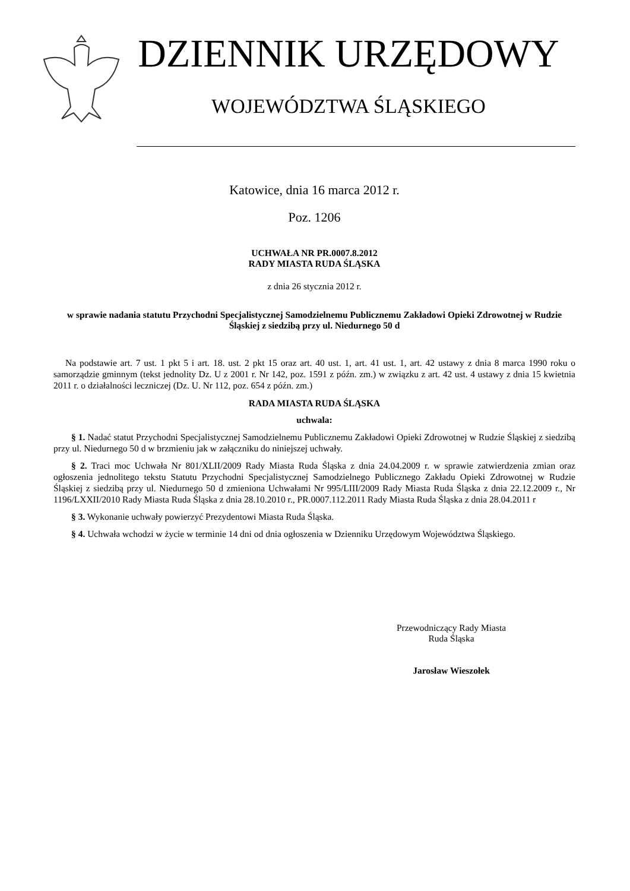DZIENNIK URZĘDOWY
WOJEWÓDZTWA ŚLĄSKIEGO
Katowice, dnia 16 marca 2012 r.
Poz. 1206
UCHWAŁA NR PR.0007.8.2012
RADY MIASTA RUDA ŚLĄSKA
z dnia 26 stycznia 2012 r.
w sprawie nadania statutu Przychodni Specjalistycznej Samodzielnemu Publicznemu Zakładowi Opieki Zdrowotnej w Rudzie Śląskiej z siedzibą przy ul. Niedurnego 50 d
Na podstawie art. 7 ust. 1 pkt 5 i art. 18. ust. 2 pkt 15 oraz art. 40 ust. 1, art. 41 ust. 1, art. 42 ustawy z dnia 8 marca 1990 roku o samorządzie gminnym (tekst jednolity Dz. U z 2001 r. Nr 142, poz. 1591 z późn. zm.) w związku z art. 42 ust. 4 ustawy z dnia 15 kwietnia 2011 r. o działalności leczniczej (Dz. U. Nr 112, poz. 654 z późn. zm.)
RADA MIASTA RUDA ŚLĄSKA
uchwala:
§ 1. Nadać statut Przychodni Specjalistycznej Samodzielnemu Publicznemu Zakładowi Opieki Zdrowotnej w Rudzie Śląskiej z siedzibą przy ul. Niedurnego 50 d w brzmieniu jak w załączniku do niniejszej uchwały.
§ 2. Traci moc Uchwała Nr 801/XLII/2009 Rady Miasta Ruda Śląska z dnia 24.04.2009 r. w sprawie zatwierdzenia zmian oraz ogłoszenia jednolitego tekstu Statutu Przychodni Specjalistycznej Samodzielnego Publicznego Zakładu Opieki Zdrowotnej w Rudzie Śląskiej z siedzibą przy ul. Niedurnego 50 d zmieniona Uchwałami Nr 995/LIII/2009 Rady Miasta Ruda Śląska z dnia 22.12.2009 r., Nr 1196/LXXII/2010 Rady Miasta Ruda Śląska z dnia 28.10.2010 r., PR.0007.112.2011 Rady Miasta Ruda Śląska z dnia 28.04.2011 r
§ 3. Wykonanie uchwały powierzyć Prezydentowi Miasta Ruda Śląska.
§ 4. Uchwała wchodzi w życie w terminie 14 dni od dnia ogłoszenia w Dzienniku Urzędowym Województwa Śląskiego.
Przewodniczący Rady Miasta
Ruda Śląska
Jarosław Wieszołek